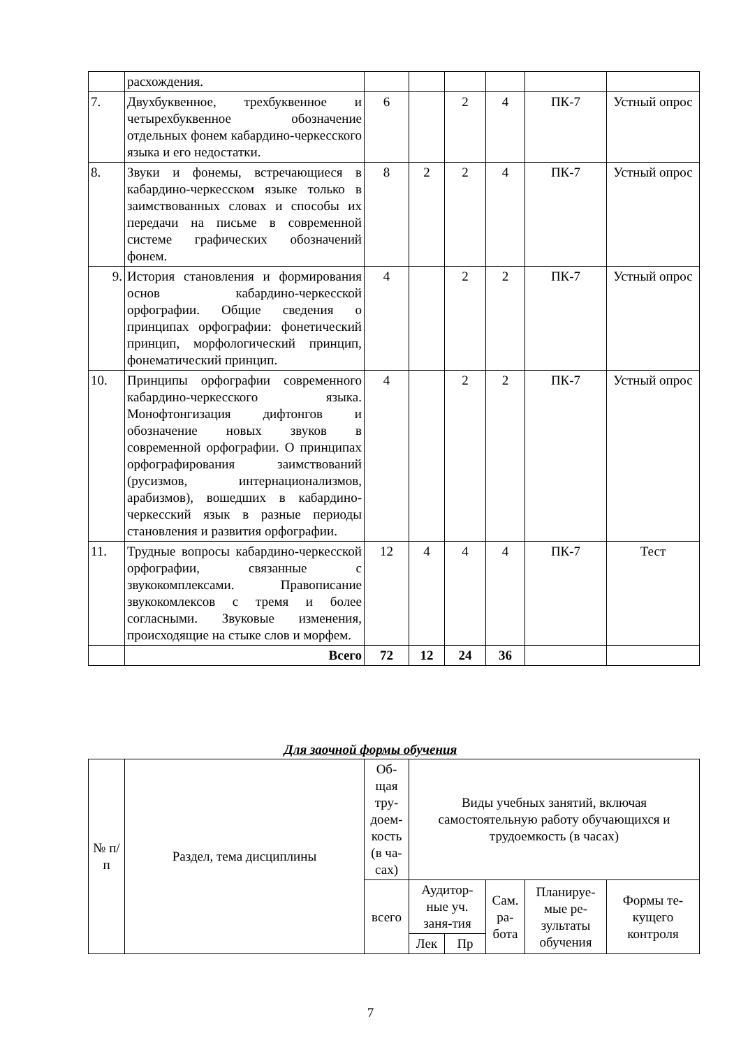| | расхождения. | | | | | | |
| 7. | Двухбуквенное, трехбуквенное и четырехбуквенное обозначение отдельных фонем кабардино-черкесского языка и его недостатки. | 6 | | 2 | 4 | ПК-7 | Устный опрос |
| 8. | Звуки и фонемы, встречающиеся в кабардино-черкесском языке только в заимствованных словах и способы их передачи на письме в современной системе графических обозначений фонем. | 8 | 2 | 2 | 4 | ПК-7 | Устный опрос |
| 9. | История становления и формирования основ кабардино-черкесской орфографии. Общие сведения о принципах орфографии: фонетический принцип, морфологический принцип, фонематический принцип. | 4 | | 2 | 2 | ПК-7 | Устный опрос |
| 10. | Принципы орфографии современного кабардино-черкесского языка. Монофтонгизация дифтонгов и обозначение новых звуков в современной орфографии. О принципах орфографирования заимствований (русизмов, интернационализмов, арабизмов), вошедших в кабардино-черкесский язык в разные периоды становления и развития орфографии. | 4 | | 2 | 2 | ПК-7 | Устный опрос |
| 11. | Трудные вопросы кабардино-черкесской орфографии, связанные с звукокомплексами. Правописание звукокомлексов с тремя и более согласными. Звуковые изменения, происходящие на стыке слов и морфем. | 12 | 4 | 4 | 4 | ПК-7 | Тест |
| | Всего | 72 | 12 | 24 | 36 | | |
Для заочной формы обучения
| № п/п | Раздел, тема дисциплины | Об-щая тру-доем-кость (в ча-сах) | Виды учебных занятий, включая самостоятельную работу обучающихся и трудоемкость (в часах) | | | | |
| --- | --- | --- | --- | --- | --- | --- | --- |
| | | всего | Аудитор-ные уч. заня-тия | | Сам. ра-бота | Планируе-мые ре-зультаты обучения | Формы те-кущего контроля |
| | | | Лек | Пр | | | |
7